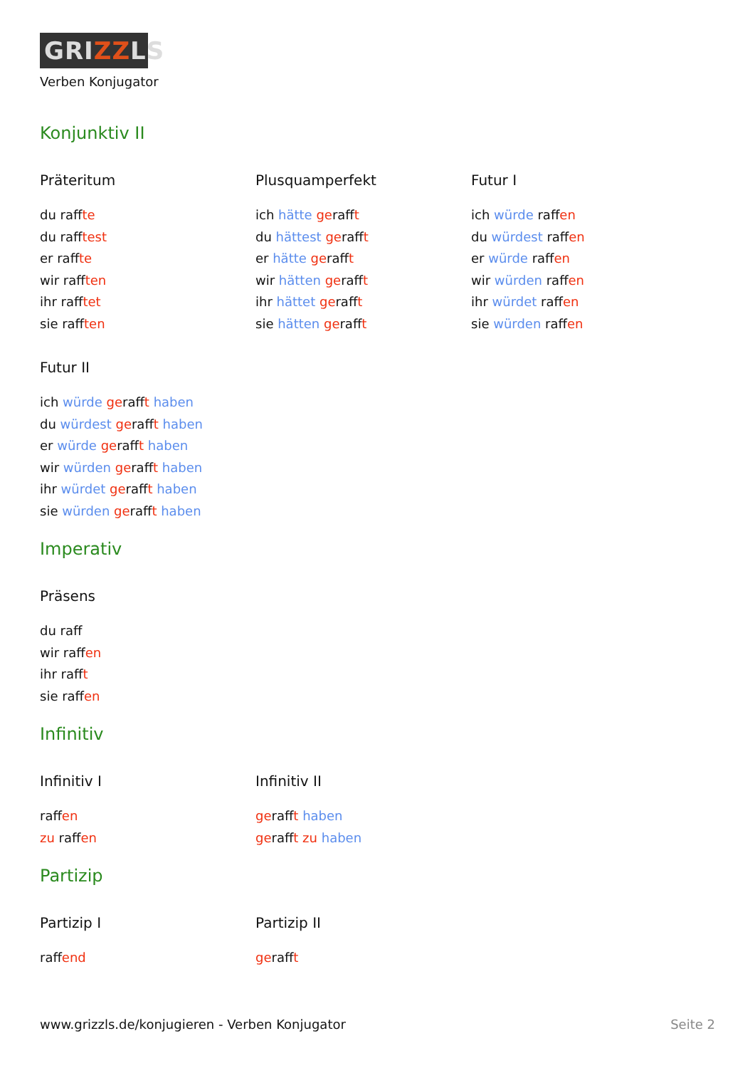GRIZZLS
Verben Konjugator
Konjunktiv II
Präteritum
du raffte
du rafftest
er raffte
wir rafften
ihr rafftet
sie rafften
Plusquamperfekt
ich hätte gerafft
du hättest gerafft
er hätte gerafft
wir hätten gerafft
ihr hättet gerafft
sie hätten gerafft
Futur I
ich würde raffen
du würdest raffen
er würde raffen
wir würden raffen
ihr würdet raffen
sie würden raffen
Futur II
ich würde gerafft haben
du würdest gerafft haben
er würde gerafft haben
wir würden gerafft haben
ihr würdet gerafft haben
sie würden gerafft haben
Imperativ
Präsens
du raff
wir raffen
ihr rafft
sie raffen
Infinitiv
Infinitiv I
raffen
zu raffen
Infinitiv II
gerafft haben
gerafft zu haben
Partizip
Partizip I
raffend
Partizip II
gerafft
www.grizzls.de/konjugieren - Verben Konjugator Seite 2